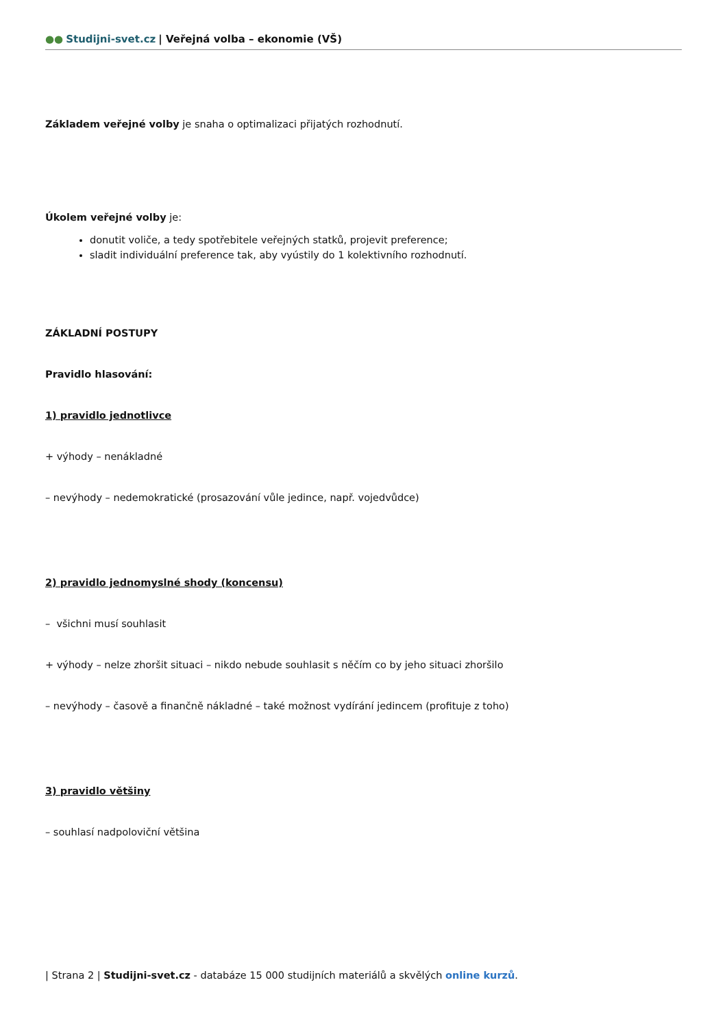●● Studijni-svet.cz | Veřejná volba – ekonomie (VŠ)
Základem veřejné volby je snaha o optimalizaci přijatých rozhodnutí.
Úkolem veřejné volby je:
donutit voliče, a tedy spotřebitele veřejných statků, projevit preference;
sladit individuální preference tak, aby vyústily do 1 kolektivního rozhodnutí.
ZÁKLADNÍ POSTUPY
Pravidlo hlasování:
1) pravidlo jednotlivce
+ výhody – nenákladné
– nevýhody – nedemokratické (prosazování vůle jedince, např. vojedvůdce)
2) pravidlo jednomyslné shody (koncensu)
– všichni musí souhlasit
+ výhody – nelze zhoršit situaci – nikdo nebude souhlasit s něčím co by jeho situaci zhoršilo
– nevýhody – časově a finančně nákladné – také možnost vydírání jedincem (profituje z toho)
3) pravidlo většiny
– souhlasí nadpoloviční většina
| Strana 2 | Studijni-svet.cz - databáze 15 000 studijních materiálů a skvělých online kurzů.